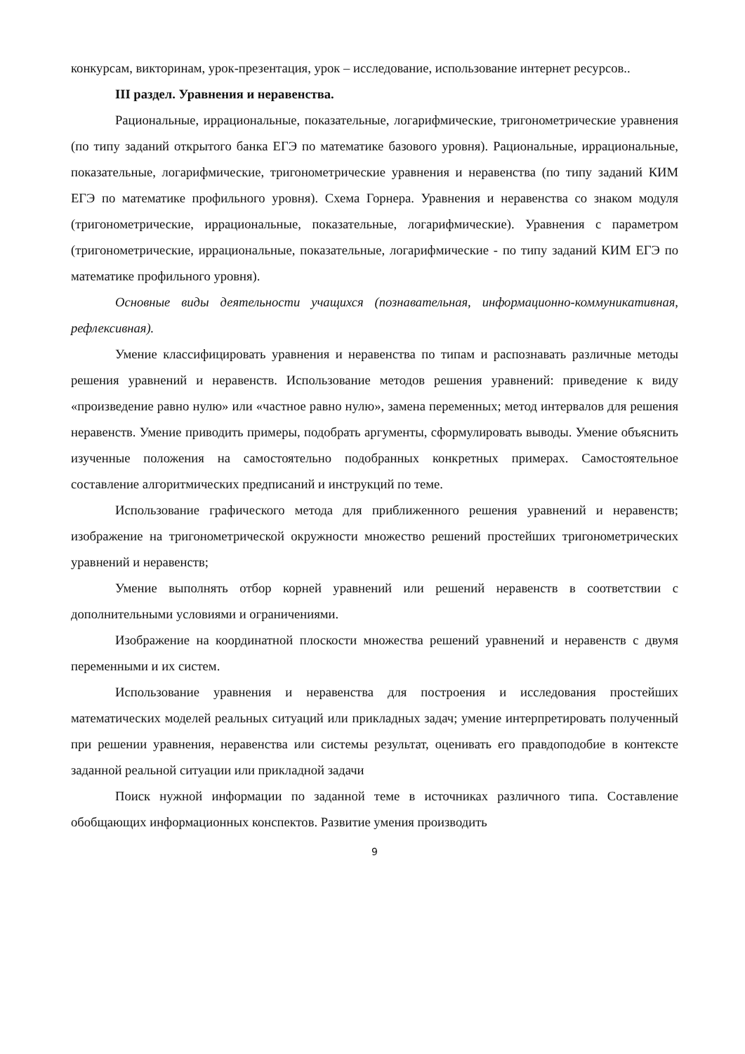конкурсам, викторинам, урок-презентация, урок – исследование, использование интернет ресурсов..
III раздел. Уравнения и неравенства.
Рациональные, иррациональные, показательные, логарифмические, тригонометрические уравнения (по типу заданий открытого банка ЕГЭ по математике базового уровня). Рациональные, иррациональные, показательные, логарифмические, тригонометрические уравнения и неравенства (по типу заданий КИМ ЕГЭ по математике профильного уровня). Схема Горнера. Уравнения и неравенства со знаком модуля (тригонометрические, иррациональные, показательные, логарифмические). Уравнения с параметром (тригонометрические, иррациональные, показательные, логарифмические - по типу заданий КИМ ЕГЭ по математике профильного уровня).
Основные виды деятельности учащихся (познавательная, информационно-коммуникативная, рефлексивная).
Умение классифицировать уравнения и неравенства по типам и распознавать различные методы решения уравнений и неравенств. Использование методов решения уравнений: приведение к виду «произведение равно нулю» или «частное равно нулю», замена переменных; метод интервалов для решения неравенств. Умение приводить примеры, подобрать аргументы, сформулировать выводы. Умение объяснить изученные положения на самостоятельно подобранных конкретных примерах. Самостоятельное составление алгоритмических предписаний и инструкций по теме.
Использование графического метода для приближенного решения уравнений и неравенств; изображение на тригонометрической окружности множество решений простейших тригонометрических уравнений и неравенств;
Умение выполнять отбор корней уравнений или решений неравенств в соответствии с дополнительными условиями и ограничениями.
Изображение на координатной плоскости множества решений уравнений и неравенств с двумя переменными и их систем.
Использование уравнения и неравенства для построения и исследования простейших математических моделей реальных ситуаций или прикладных задач; умение интерпретировать полученный при решении уравнения, неравенства или системы результат, оценивать его правдоподобие в контексте заданной реальной ситуации или прикладной задачи
Поиск нужной информации по заданной теме в источниках различного типа. Составление обобщающих информационных конспектов. Развитие умения производить
9